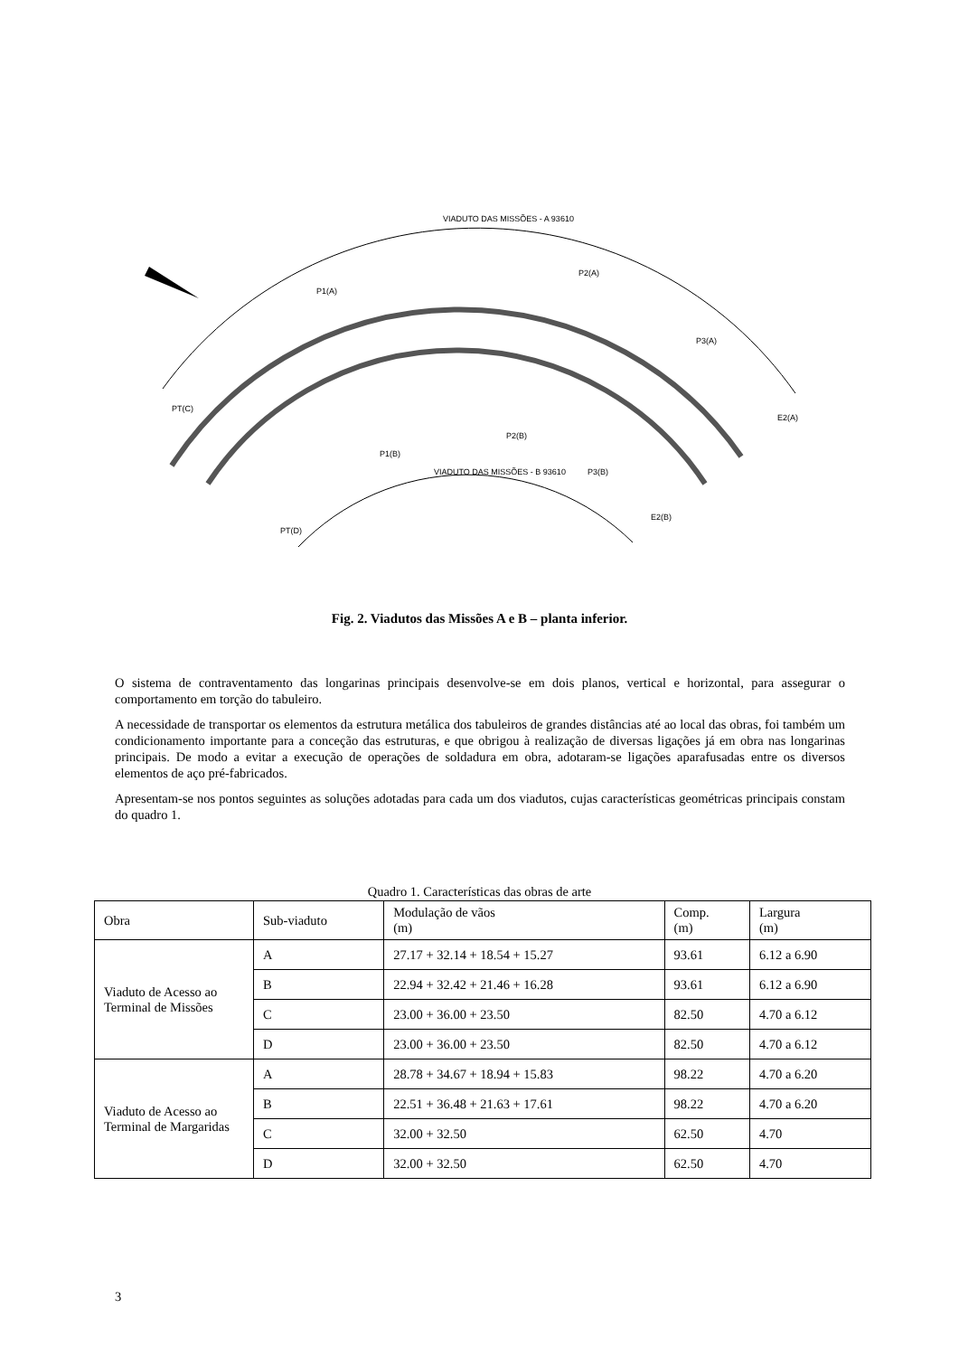VIADUTO DAS MISSÕES - A 93610
P1(A)
P2(A)
P3(A)
E2(A)
PT(C)
P2(B)
P1(B)
P3(B)
E2(B)
PT(D)
VIADUTO DAS MISSÕES - B 93610
Fig. 2. Viadutos das Missões A e B – planta inferior.
O sistema de contraventamento das longarinas principais desenvolve-se em dois planos, vertical e horizontal, para assegurar o comportamento em torção do tabuleiro.
A necessidade de transportar os elementos da estrutura metálica dos tabuleiros de grandes distâncias até ao local das obras, foi também um condicionamento importante para a conceção das estruturas, e que obrigou à realização de diversas ligações já em obra nas longarinas principais. De modo a evitar a execução de operações de soldadura em obra, adotaram-se ligações aparafusadas entre os diversos elementos de aço pré-fabricados.
Apresentam-se nos pontos seguintes as soluções adotadas para cada um dos viadutos, cujas características geométricas principais constam do quadro 1.
Quadro 1. Características das obras de arte
| Obra | Sub-viaduto | Modulação de vãos (m) | Comp. (m) | Largura (m) |
| --- | --- | --- | --- | --- |
| Viaduto de Acesso ao Terminal de Missões | A | 27.17 + 32.14 + 18.54 + 15.27 | 93.61 | 6.12 a 6.90 |
| | B | 22.94 + 32.42 + 21.46 + 16.28 | 93.61 | 6.12 a 6.90 |
| | C | 23.00 + 36.00 + 23.50 | 82.50 | 4.70 a 6.12 |
| | D | 23.00 + 36.00 + 23.50 | 82.50 | 4.70 a 6.12 |
| Viaduto de Acesso ao Terminal de Margaridas | A | 28.78 + 34.67 + 18.94 + 15.83 | 98.22 | 4.70 a 6.20 |
| | B | 22.51 + 36.48 + 21.63 + 17.61 | 98.22 | 4.70 a 6.20 |
| | C | 32.00 + 32.50 | 62.50 | 4.70 |
| | D | 32.00 + 32.50 | 62.50 | 4.70 |
3